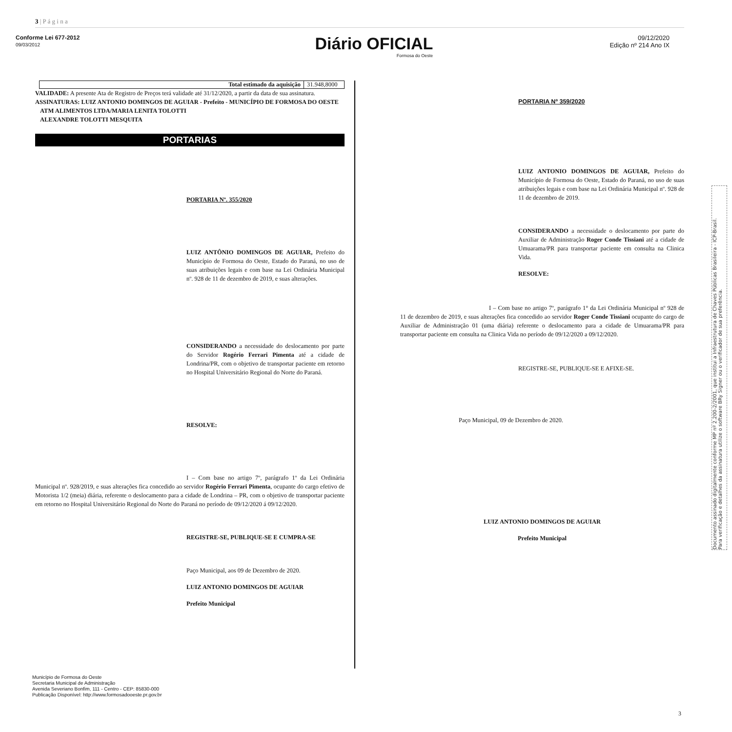3 | P á g i n a
Conforme Lei 677-2012
09/03/2012
Diário OFICIAL
Formosa do Oeste
09/12/2020
Edição nº 214 Ano IX
| Total estimado da aquisição | 31.948,8000 |
VALIDADE: A presente Ata de Registro de Preços terá validade até 31/12/2020, a partir da data de sua assinatura.
ASSINATURAS: LUIZ ANTONIO DOMINGOS DE AGUIAR - Prefeito - MUNICÍPIO DE FORMOSA DO OESTE
ATM ALIMENTOS LTDA/MARIA LENITA TOLOTTI
ALEXANDRE TOLOTTI MESQUITA
PORTARIAS
PORTARIA Nº. 355/2020
LUIZ ANTÔNIO DOMINGOS DE AGUIAR, Prefeito do Município de Formosa do Oeste, Estado do Paraná, no uso de suas atribuições legais e com base na Lei Ordinária Municipal nº. 928 de 11 de dezembro de 2019, e suas alterações.
CONSIDERANDO a necessidade do deslocamento por parte do Servidor Rogério Ferrari Pimenta até a cidade de Londrina/PR, com o objetivo de transportar paciente em retorno no Hospital Universitário Regional do Norte do Paraná.
RESOLVE:
I – Com base no artigo 7º, parágrafo 1º da Lei Ordinária Municipal nº. 928/2019, e suas alterações fica concedido ao servidor Rogério Ferrari Pimenta, ocupante do cargo efetivo de Motorista 1/2 (meia) diária, referente o deslocamento para a cidade de Londrina – PR, com o objetivo de transportar paciente em retorno no Hospital Universitário Regional do Norte do Paraná no período de 09/12/2020 á 09/12/2020.
REGISTRE-SE, PUBLIQUE-SE E CUMPRA-SE
Paço Municipal, aos 09 de Dezembro de 2020.
LUIZ ANTONIO DOMINGOS DE AGUIAR
Prefeito Municipal
PORTARIA Nº 359/2020
LUIZ ANTONIO DOMINGOS DE AGUIAR, Prefeito do Município de Formosa do Oeste, Estado do Paraná, no uso de suas atribuições legais e com base na Lei Ordinária Municipal nº. 928 de 11 de dezembro de 2019.
CONSIDERANDO a necessidade o deslocamento por parte do Auxiliar de Administração Roger Conde Tissiani até a cidade de Umuarama/PR para transportar paciente em consulta na Clinica Vida.
RESOLVE:
I – Com base no artigo 7º, parágrafo 1° da Lei Ordinária Municipal nº 928 de 11 de dezembro de 2019, e suas alterações fica concedido ao servidor Roger Conde Tissiani ocupante do cargo de Auxiliar de Administração 01 (uma diária) referente o deslocamento para a cidade de Umuarama/PR para transportar paciente em consulta na Clinica Vida no período de 09/12/2020 a 09/12/2020.
REGISTRE-SE, PUBLIQUE-SE E AFIXE-SE.
Paço Municipal, 09 de Dezembro de 2020.
LUIZ ANTONIO DOMINGOS DE AGUIAR
Prefeito Municipal
Município de Formosa do Oeste
Secretaria Municipal de Administração
Avenida Severiano Bonfim, 111 - Centro - CEP: 85830-000
Publicação Disponível: http://www.formosadooeste.pr.gov.br
3
Documento assinado digitalmente conforme MP nº 2.200-2/2001, que institui a Infraestrutura de Chaves Públicas Brasileira - ICP-Brasil.
Para verificação e detalhes da assinatura utilize o software BRy Signer ou o verificador de sua preferência.